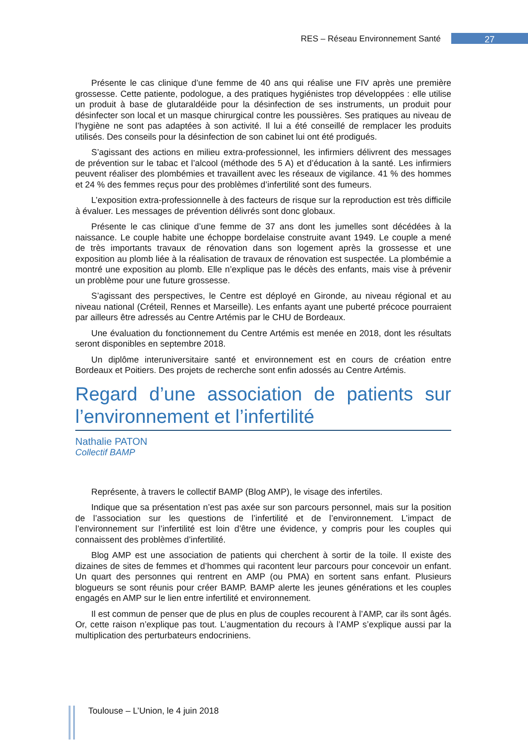RES – Réseau Environnement Santé
27
Présente le cas clinique d’une femme de 40 ans qui réalise une FIV après une première grossesse. Cette patiente, podologue, a des pratiques hygiénistes trop développées : elle utilise un produit à base de glutaraldéide pour la désinfection de ses instruments, un produit pour désinfecter son local et un masque chirurgical contre les poussières. Ses pratiques au niveau de l’hygiène ne sont pas adaptées à son activité. Il lui a été conseillé de remplacer les produits utilisés. Des conseils pour la désinfection de son cabinet lui ont été prodigués.
S’agissant des actions en milieu extra-professionnel, les infirmiers délivrent des messages de prévention sur le tabac et l’alcool (méthode des 5 A) et d’éducation à la santé. Les infirmiers peuvent réaliser des plombémies et travaillent avec les réseaux de vigilance. 41 % des hommes et 24 % des femmes reçus pour des problèmes d’infertilité sont des fumeurs.
L’exposition extra-professionnelle à des facteurs de risque sur la reproduction est très difficile à évaluer. Les messages de prévention délivrés sont donc globaux.
Présente le cas clinique d’une femme de 37 ans dont les jumelles sont décédées à la naissance. Le couple habite une échoppe bordelaise construite avant 1949. Le couple a mené de très importants travaux de rénovation dans son logement après la grossesse et une exposition au plomb liée à la réalisation de travaux de rénovation est suspectée. La plombémie a montré une exposition au plomb. Elle n’explique pas le décès des enfants, mais vise à prévenir un problème pour une future grossesse.
S’agissant des perspectives, le Centre est déployé en Gironde, au niveau régional et au niveau national (Créteil, Rennes et Marseille). Les enfants ayant une puberté précoce pourraient par ailleurs être adressés au Centre Artémis par le CHU de Bordeaux.
Une évaluation du fonctionnement du Centre Artémis est menée en 2018, dont les résultats seront disponibles en septembre 2018.
Un diplôme interuniversitaire santé et environnement est en cours de création entre Bordeaux et Poitiers. Des projets de recherche sont enfin adossés au Centre Artémis.
Regard d’une association de patients sur l’environnement et l’infertilité
Nathalie PATON
Collectif BAMP
Représente, à travers le collectif BAMP (Blog AMP), le visage des infertiles.
Indique que sa présentation n’est pas axée sur son parcours personnel, mais sur la position de l’association sur les questions de l’infertilité et de l’environnement. L’impact de l’environnement sur l’infertilité est loin d’être une évidence, y compris pour les couples qui connaissent des problèmes d’infertilité.
Blog AMP est une association de patients qui cherchent à sortir de la toile. Il existe des dizaines de sites de femmes et d’hommes qui racontent leur parcours pour concevoir un enfant. Un quart des personnes qui rentrent en AMP (ou PMA) en sortent sans enfant. Plusieurs blogueurs se sont réunis pour créer BAMP. BAMP alerte les jeunes générations et les couples engagés en AMP sur le lien entre infertilité et environnement.
Il est commun de penser que de plus en plus de couples recourent à l’AMP, car ils sont âgés. Or, cette raison n’explique pas tout. L’augmentation du recours à l’AMP s’explique aussi par la multiplication des perturbateurs endocriniens.
Toulouse – L’Union, le 4 juin 2018